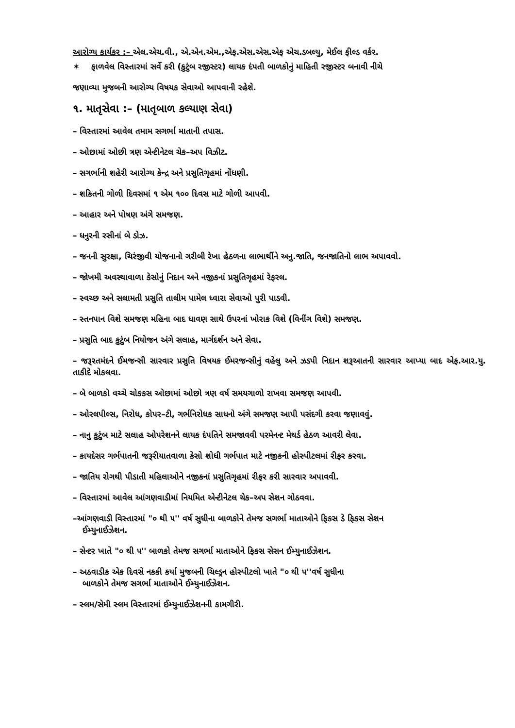આરોગ્ય કાર્યકર :– એલ.એચ.વી., એ.એન.એમ.,એફ.એસ.એસ.એફ એચ.ડબલ્યુ, મેઈલ ફીલ્ડ વર્કર.
✶ ફાળવેલ વિસ્તારમાં સર્વે કરી (કુટુંબ રજીસ્ટર) લાયક દંપતી બાળકોનું માહિતી રજીસ્ટર બનાવી નીચે
જણાવ્યા મુજબની આરોગ્ય વિષયક સેવાઓ આપવાની રહેશે.
૧. માતૃસેવા :– (માતૃબાળ કલ્યાણ સેવા)
– વિસ્તારમાં આવેલ તમામ સગર્ભા માતાની તપાસ.
– ઓછામાં ઓછી ત્રણ એન્ટીનેટલ ચેક–અપ વિઝીટ.
– સગર્ભાની શહેરી આરોગ્ય કેન્દ્ર અને પ્રસુતિગૃહમાં નોંધણી.
– શકિતની ગોળી દિવસમાં ૧ એમ ૧૦૦ દિવસ માટે ગોળી આપવી.
– આહાર અને પોષણ અંગે સમજણ.
– ધનુરની રસીનાં બે ડોઝ.
– જનની સુરક્ષા, ચિરંજીવી યોજનાનો ગરીબી રેખા હેઠળના લાભાર્થીને અનુ.જાતિ, જનજાતિનો લાભ અપાવવો.
– જોખમી અવસ્થાવાળા કેસોનું નિદાન અને નજીકનાં પ્રસુતિગૃહમાં રેફરલ.
– સ્વચ્છ અને સલામતી પ્રસુતિ તાલીમ પામેલ ધ્વારા સેવાઓ પુરી પાડવી.
– સ્તનપાન વિશે સમજણ મહિના બાદ ધાવણ સાથે ઉપરનાં ખોરાક વિશે (વિનીંગ વિશે) સમજણ.
– પ્રસુતિ બાદ કુટુંબ નિયોજન અંગે સલાહ, માર્ગદર્શન અને સેવા.
– જરૂરતમંદને ઈમજન્સી સારવાર પ્રસુતિ વિષયક ઈમરજન્સીનું વહેલુ અને ઝડપી નિદાન શરૂઆતની સારવાર આપ્યા બાદ એફ.આર.યુ. તાકીદે મોકલવા.
– બે બાળકો વચ્ચે ચોકકસ ઓછામાં ઓછો ત્રણ વર્ષ સમયગાળો રાખવા સમજણ આપવી.
– ઓરલપીલ્સ, નિરોધ, કોપર–ટી, ગર્ભનિરોધક સાધનો અંગે સમજણ આપી પસંદગી કરવા જણાવવું.
– નાનુ કુટુંબ માટે સલાહ ઓપરેશનને લાયક દંપતિને સમજાવવી પરમેનન્ટ મેથર્ડ હેઠળ આવરી લેવા.
– કાયદેસર ગર્ભપાતની જરૂરીયાતવાળા કેસો શોધી ગર્ભપાત માટે નજીકની હોસ્પીટલમાં રીફર કરવા.
– જાતિય રોગથી પીડાતી મહિલાઓને નજીકનાં પ્રસુતિગૃહમાં રીફર કરી સારવાર અપાવવી.
– વિસ્તારમાં આવેલ આંગણવાડીમાં નિયમિત એન્ટીનેટલ ચેક–અપ સેશન ગોઠવવા.
–આંગણવાડી વિસ્તારમાં "૦ થી ૫'' વર્ષ સુધીના બાળકોને તેમજ સગર્ભા માતાઓને ફિકસ ડે ફિકસ સેશન
ઈમ્યુનાઈઝેશન.
– સેન્ટર ખાતે "૦ થી ૫'' બાળકો તેમજ સગર્ભા માતાઓને ફિકસ સેસન ઈમ્યુનાઈઝેશન.
– અઠવાડીક એક દિવસે નકકી કર્યા મુજબની ચિલ્ડ્રન હોસ્પીટલો ખાતે "૦ થી ૫''વર્ષ સુધીના
બાળકોને તેમજ સગર્ભા માતાઓને ઈમ્યુનાઈઝેશન.
– સ્લમ/સેમી સ્લમ વિસ્તારમાં ઈમ્યુનાઈઝેશનની કામગીરી.